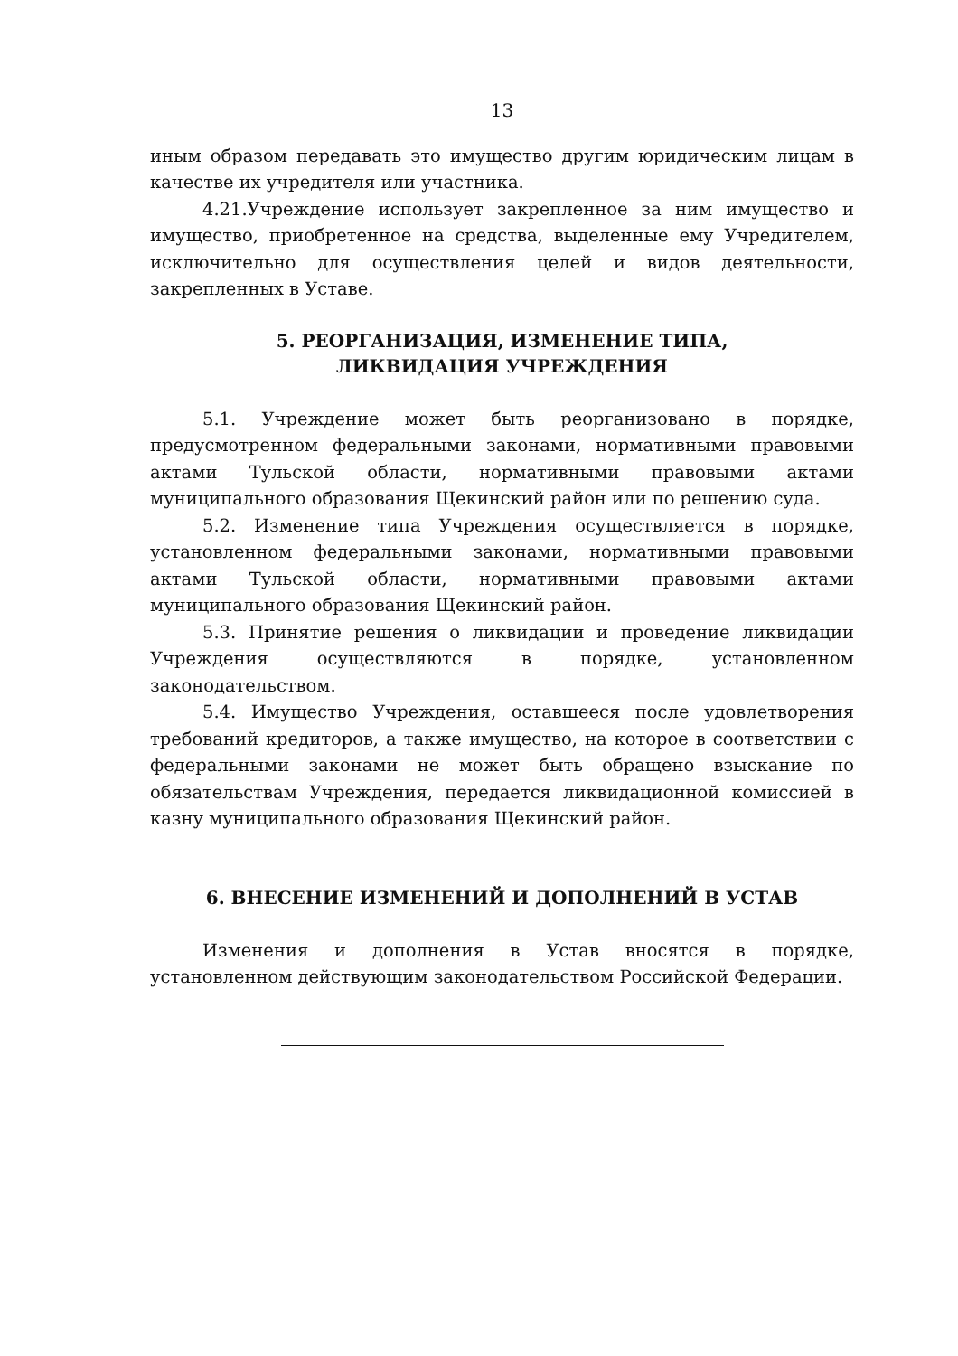13
иным образом передавать это имущество другим юридическим лицам в качестве их учредителя или участника.
4.21.Учреждение использует закрепленное за ним имущество и имущество, приобретенное на средства, выделенные ему Учредителем, исключительно для осуществления целей и видов деятельности, закрепленных в Уставе.
5. РЕОРГАНИЗАЦИЯ, ИЗМЕНЕНИЕ ТИПА,
ЛИКВИДАЦИЯ УЧРЕЖДЕНИЯ
5.1. Учреждение может быть реорганизовано в порядке, предусмотренном федеральными законами, нормативными правовыми актами Тульской области, нормативными правовыми актами муниципального образования Щекинский район или по решению суда.
5.2. Изменение типа Учреждения осуществляется в порядке, установленном федеральными законами, нормативными правовыми актами Тульской области, нормативными правовыми актами муниципального образования Щекинский район.
5.3. Принятие решения о ликвидации и проведение ликвидации Учреждения осуществляются в порядке, установленном законодательством.
5.4. Имущество Учреждения, оставшееся после удовлетворения требований кредиторов, а также имущество, на которое в соответствии с федеральными законами не может быть обращено взыскание по обязательствам Учреждения, передается ликвидационной комиссией в казну муниципального образования Щекинский район.
6. ВНЕСЕНИЕ ИЗМЕНЕНИЙ И ДОПОЛНЕНИЙ В УСТАВ
Изменения и дополнения в Устав вносятся в порядке, установленном действующим законодательством Российской Федерации.